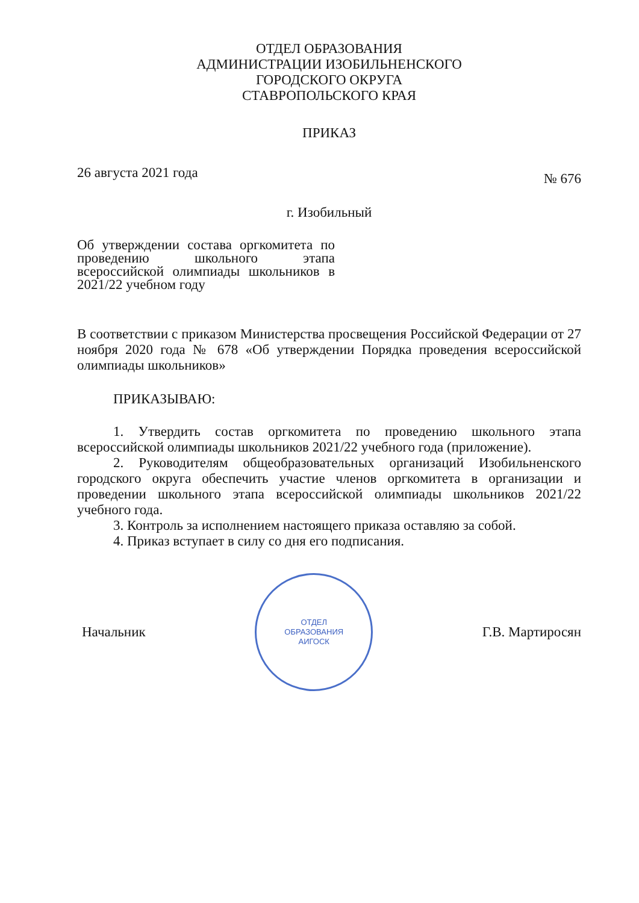ОТДЕЛ ОБРАЗОВАНИЯ
АДМИНИСТРАЦИИ ИЗОБИЛЬНЕНСКОГО
ГОРОДСКОГО ОКРУГА
СТАВРОПОЛЬСКОГО КРАЯ
ПРИКАЗ
26 августа 2021 года № 676
г. Изобильный
Об утверждении состава оргкомитета по проведению школьного этапа всероссийской олимпиады школьников в 2021/22 учебном году
В соответствии с приказом Министерства просвещения Российской Федерации от 27 ноября 2020 года № 678 «Об утверждении Порядка проведения всероссийской олимпиады школьников»
ПРИКАЗЫВАЮ:
1. Утвердить состав оргкомитета по проведению школьного этапа всероссийской олимпиады школьников 2021/22 учебного года (приложение).
2. Руководителям общеобразовательных организаций Изобильненского городского округа обеспечить участие членов оргкомитета в организации и проведении школьного этапа всероссийской олимпиады школьников 2021/22 учебного года.
3. Контроль за исполнением настоящего приказа оставляю за собой.
4. Приказ вступает в силу со дня его подписания.
Начальник
ОТДЕЛ
ОБРАЗОВАНИЯ
АИГОСК
Г.В. Мартиросян